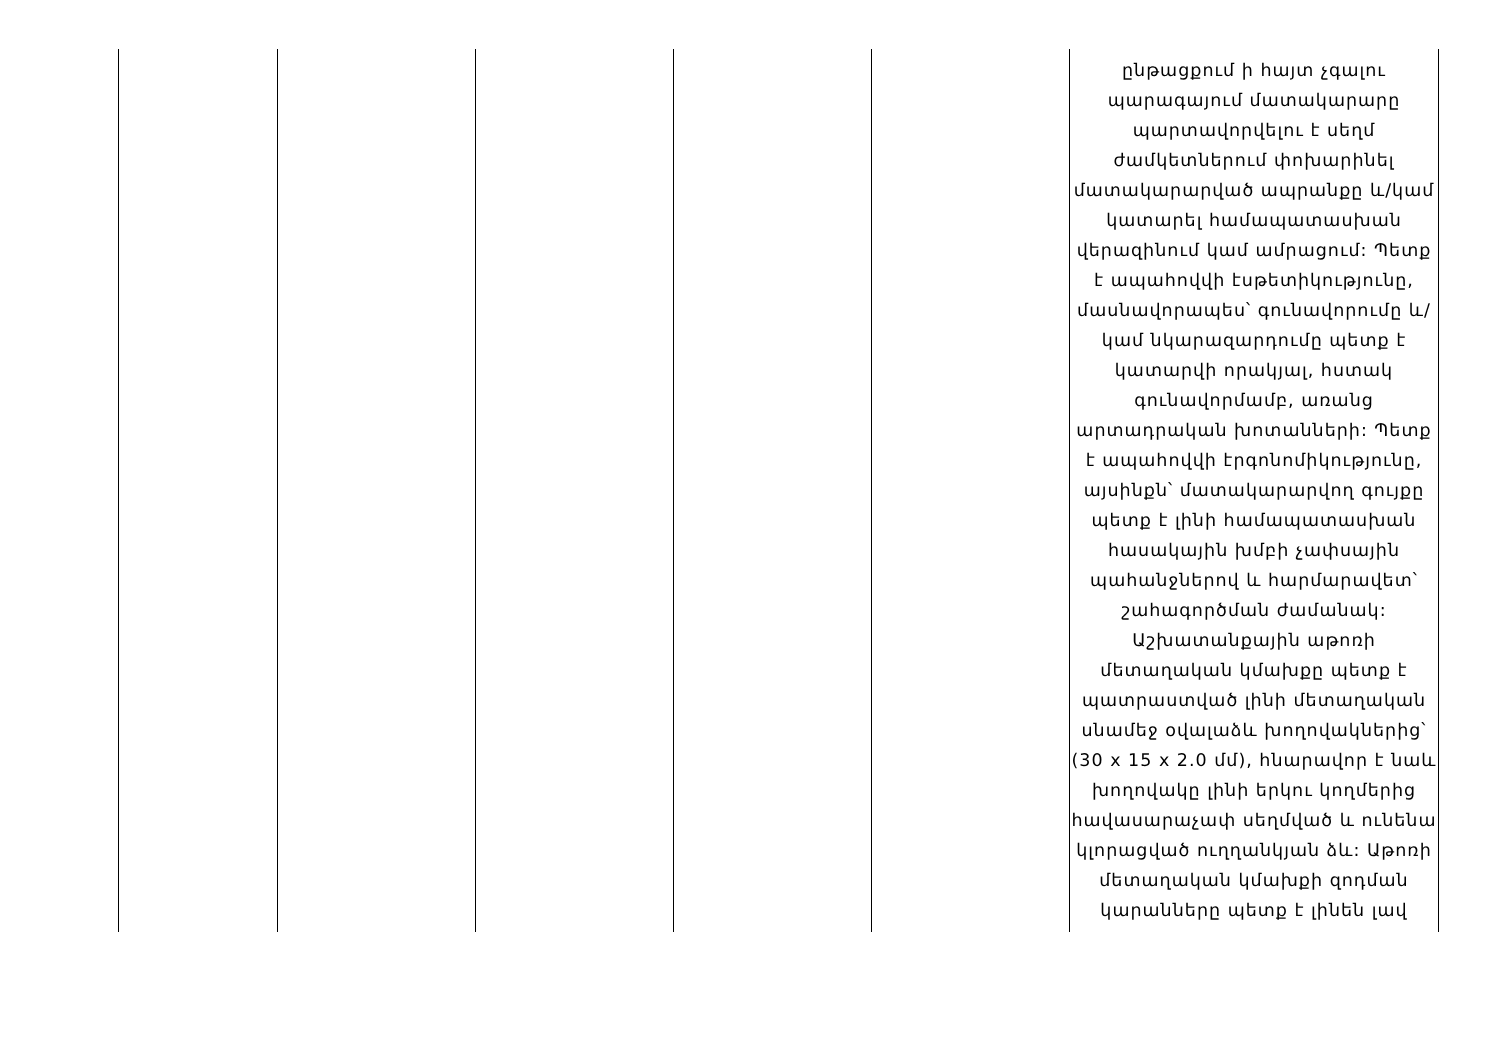| | | | | | ընթացքում ի հայտ չգալու պարագայում մատակարարը պարտավորվելու է սեղմ ժամկետներում փոխարինել մատակարարված ապրանքը և/կամ կատարել համապատասխան վերազինում կամ ամրացում: Պետք է ապահովվի էսթետիկությունը, մասնավորապես՝ գունավորումը և/կամ նկարազարդումը պետք է կատարվի որակյալ, հստակ գունավորմամբ, առանց արտադրական խոտանների: Պետք է ապահովվի էրգոնոմիկությունը, այսինքն՝ մատակարարվող գույքը պետք է լինի համապատասխան հասակային խմբի չափսային պահանջներով և հարմարավետ՝ շահագործման ժամանակ: Աշխատանքային աթոռի մետաղական կմախքը պետք է պատրաստված լինի մետաղական սնամեջ օվալաձև խողովակներից՝ (30 x 15 x 2.0 մմ), հնարավոր է նաև խողովակը լինի երկու կողմերից հավասարաչափ սեղմված և ունենա կլորացված ուղղանկյան ձև: Աթոռի մետաղական կմախքի զոդման կարանները պետք է լինեն լավ |